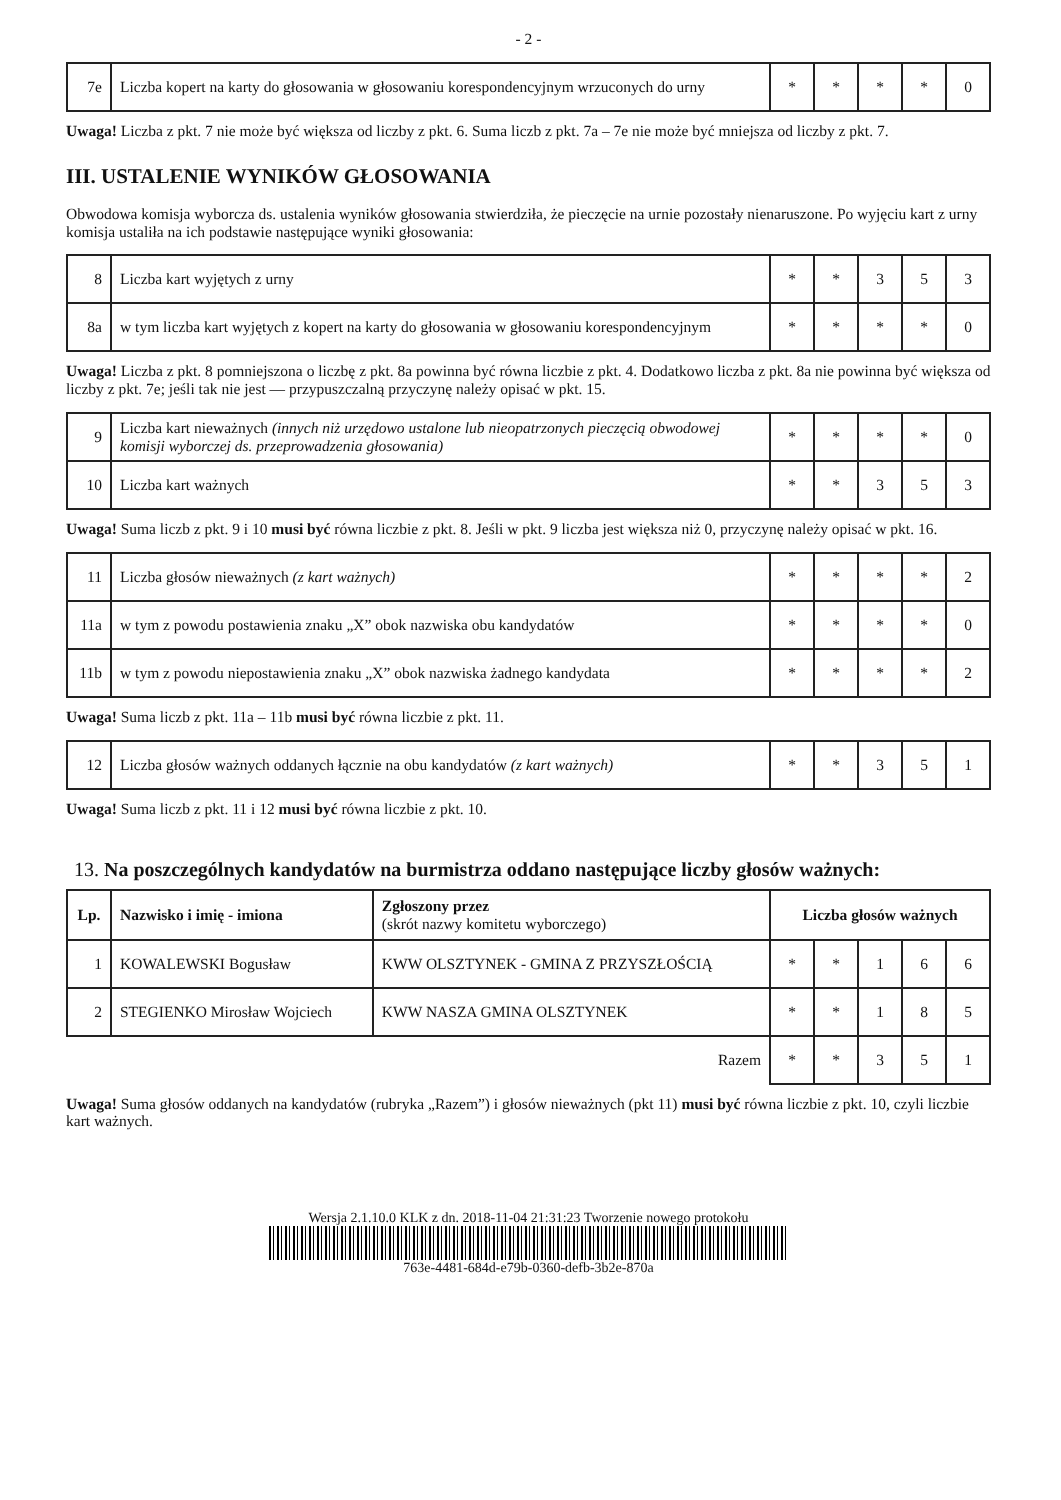- 2 -
| 7e | Liczba kopert na karty do głosowania w głosowaniu korespondencyjnym wrzuconych do urny | * | * | * | * | 0 |
Uwaga! Liczba z pkt. 7 nie może być większa od liczby z pkt. 6. Suma liczb z pkt. 7a – 7e nie może być mniejsza od liczby z pkt. 7.
III. USTALENIE WYNIKÓW GŁOSOWANIA
Obwodowa komisja wyborcza ds. ustalenia wyników głosowania stwierdziła, że pieczęcie na urnie pozostały nienaruszone. Po wyjęciu kart z urny komisja ustaliła na ich podstawie następujące wyniki głosowania:
| 8 | Liczba kart wyjętych z urny | * | * | 3 | 5 | 3 |
| 8a | w tym liczba kart wyjętych z kopert na karty do głosowania w głosowaniu korespondencyjnym | * | * | * | * | 0 |
Uwaga! Liczba z pkt. 8 pomniejszona o liczbę z pkt. 8a powinna być równa liczbie z pkt. 4. Dodatkowo liczba z pkt. 8a nie powinna być większa od liczby z pkt. 7e; jeśli tak nie jest — przypuszczalną przyczynę należy opisać w pkt. 15.
| 9 | Liczba kart nieważnych (innych niż urzędowo ustalone lub nieopatrzonych pieczęcią obwodowej komisji wyborczej ds. przeprowadzenia głosowania) | * | * | * | * | 0 |
| 10 | Liczba kart ważnych | * | * | 3 | 5 | 3 |
Uwaga! Suma liczb z pkt. 9 i 10 musi być równa liczbie z pkt. 8. Jeśli w pkt. 9 liczba jest większa niż 0, przyczynę należy opisać w pkt. 16.
| 11 | Liczba głosów nieważnych (z kart ważnych) | * | * | * | * | 2 |
| 11a | w tym z powodu postawienia znaku „X” obok nazwiska obu kandydatów | * | * | * | * | 0 |
| 11b | w tym z powodu niepostawienia znaku „X” obok nazwiska żadnego kandydata | * | * | * | * | 2 |
Uwaga! Suma liczb z pkt. 11a – 11b musi być równa liczbie z pkt. 11.
| 12 | Liczba głosów ważnych oddanych łącznie na obu kandydatów (z kart ważnych) | * | * | 3 | 5 | 1 |
Uwaga! Suma liczb z pkt. 11 i 12 musi być równa liczbie z pkt. 10.
13. Na poszczególnych kandydatów na burmistrza oddano następujące liczby głosów ważnych:
| Lp. | Nazwisko i imię - imiona | Zgłoszony przez (skrót nazwy komitetu wyborczego) | Liczba głosów ważnych | | | | |
| --- | --- | --- | --- | --- | --- | --- | --- |
| 1 | KOWALEWSKI Bogusław | KWW OLSZTYNEK - GMINA Z PRZYSZŁOŚCIĄ | * | * | 1 | 6 | 6 |
| 2 | STEGIENKO Mirosław Wojciech | KWW NASZA GMINA OLSZTYNEK | * | * | 1 | 8 | 5 |
| Razem | | | * | * | 3 | 5 | 1 |
Uwaga! Suma głosów oddanych na kandydatów (rubryka „Razem”) i głosów nieważnych (pkt 11) musi być równa liczbie z pkt. 10, czyli liczbie kart ważnych.
Wersja 2.1.10.0 KLK z dn. 2018-11-04 21:31:23 Tworzenie nowego protokołu
763e-4481-684d-e79b-0360-defb-3b2e-870a